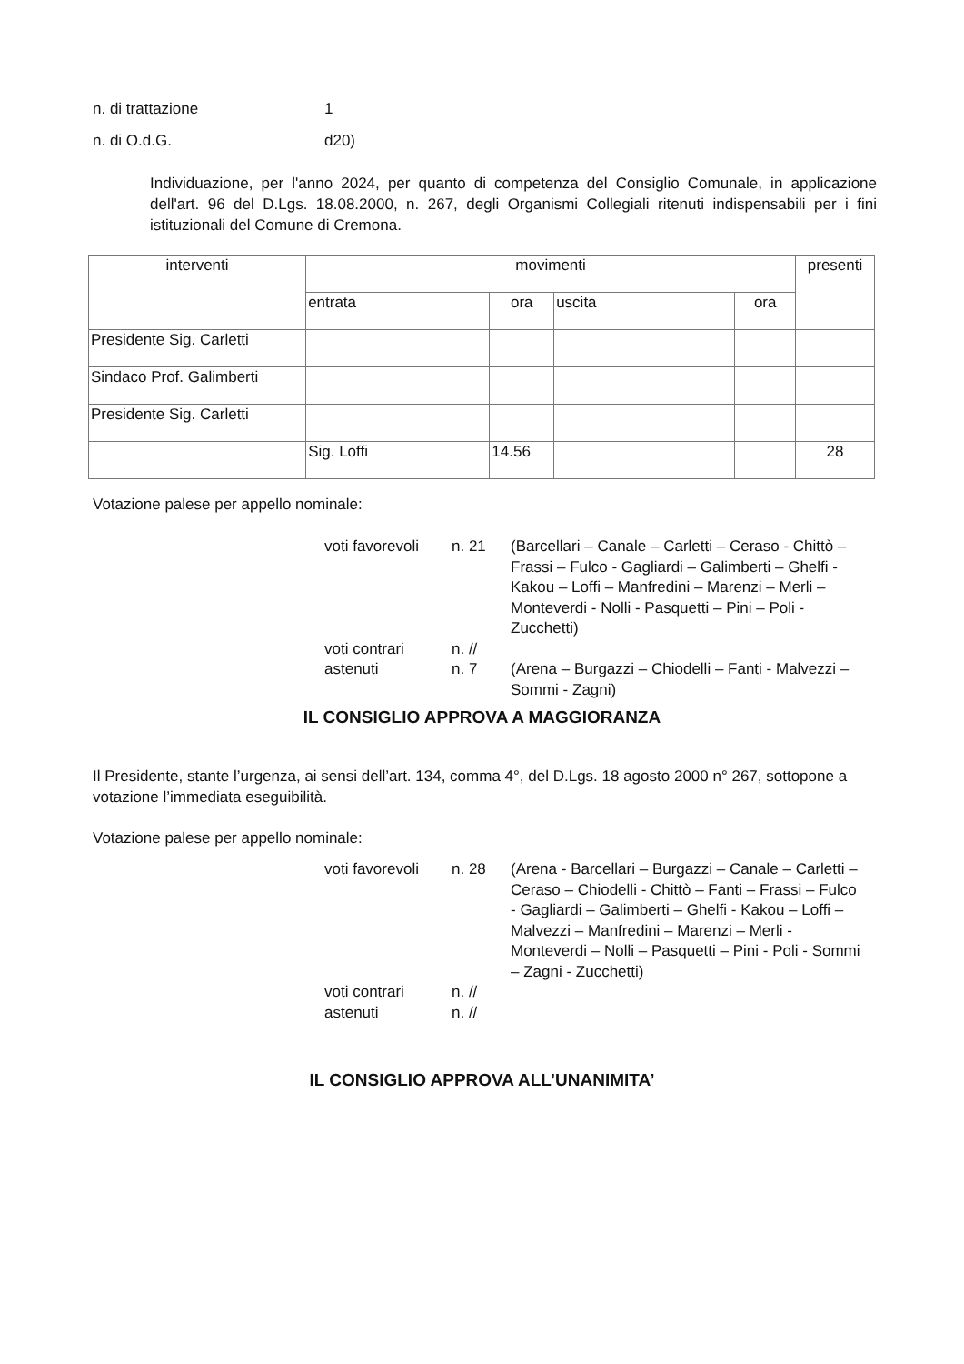n. di trattazione 1
n. di O.d.G. d20)
Individuazione, per l'anno 2024, per quanto di competenza del Consiglio Comunale, in applicazione dell'art. 96 del D.Lgs. 18.08.2000, n. 267, degli Organismi Collegiali ritenuti indispensabili per i fini istituzionali del Comune di Cremona.
| interventi | movimenti | | | | presenti |
| --- | --- | --- | --- | --- | --- |
| | entrata | ora | uscita | ora | |
| Presidente Sig. Carletti | | | | | |
| Sindaco Prof. Galimberti | | | | | |
| Presidente Sig. Carletti | | | | | |
| | Sig. Loffi | 14.56 | | | 28 |
Votazione palese per appello nominale:
voti favorevoli n. 21 (Barcellari – Canale – Carletti – Ceraso - Chittò – Frassi – Fulco - Gagliardi – Galimberti – Ghelfi - Kakou – Loffi – Manfredini – Marenzi – Merli – Monteverdi - Nolli - Pasquetti – Pini – Poli - Zucchetti)
voti contrari n. //
astenuti n. 7 (Arena – Burgazzi – Chiodelli – Fanti - Malvezzi – Sommi - Zagni)
IL CONSIGLIO APPROVA A MAGGIORANZA
Il Presidente, stante l’urgenza, ai sensi dell’art. 134, comma 4°, del D.Lgs. 18 agosto 2000 n° 267, sottopone a votazione l’immediata eseguibilità.
Votazione palese per appello nominale:
voti favorevoli n. 28 (Arena - Barcellari – Burgazzi – Canale – Carletti – Ceraso – Chiodelli - Chittò – Fanti – Frassi – Fulco - Gagliardi – Galimberti – Ghelfi - Kakou – Loffi – Malvezzi – Manfredini – Marenzi – Merli - Monteverdi – Nolli – Pasquetti – Pini - Poli - Sommi – Zagni - Zucchetti)
voti contrari n. //
astenuti n. //
IL CONSIGLIO APPROVA ALL’UNANIMITA’